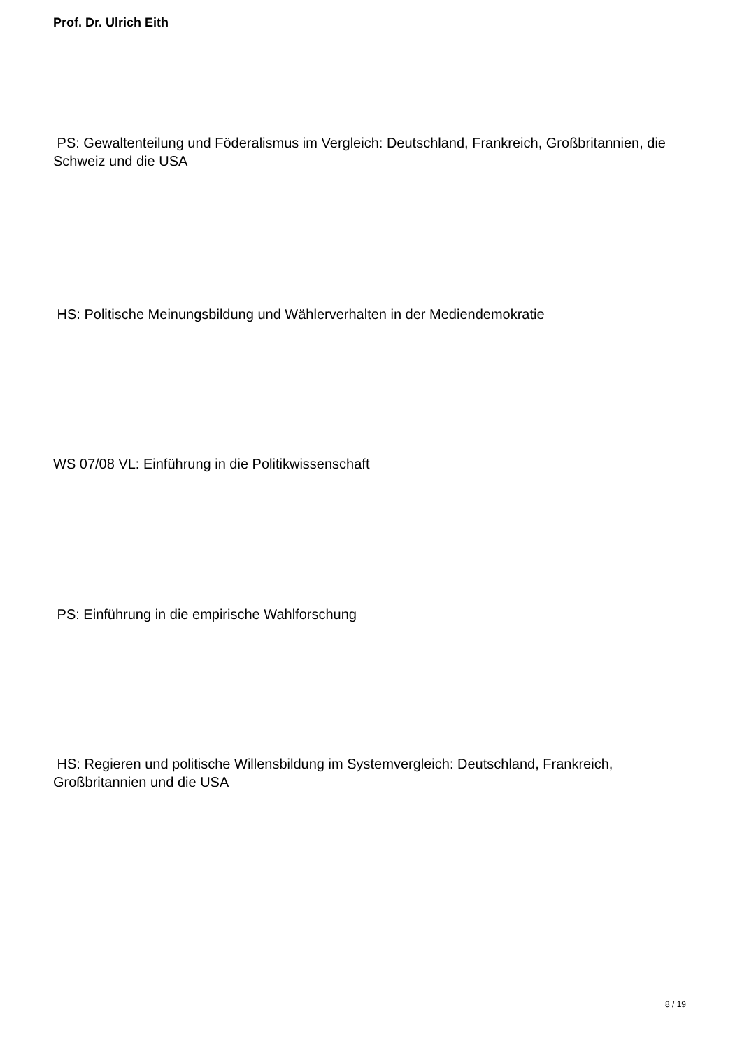Prof. Dr. Ulrich Eith
PS: Gewaltenteilung und Föderalismus im Vergleich: Deutschland, Frankreich, Großbritannien, die Schweiz und die USA
HS: Politische Meinungsbildung und Wählerverhalten in der Mediendemokratie
WS 07/08 VL: Einführung in die Politikwissenschaft
PS: Einführung in die empirische Wahlforschung
HS: Regieren und politische Willensbildung im Systemvergleich: Deutschland, Frankreich, Großbritannien und die USA
8 / 19